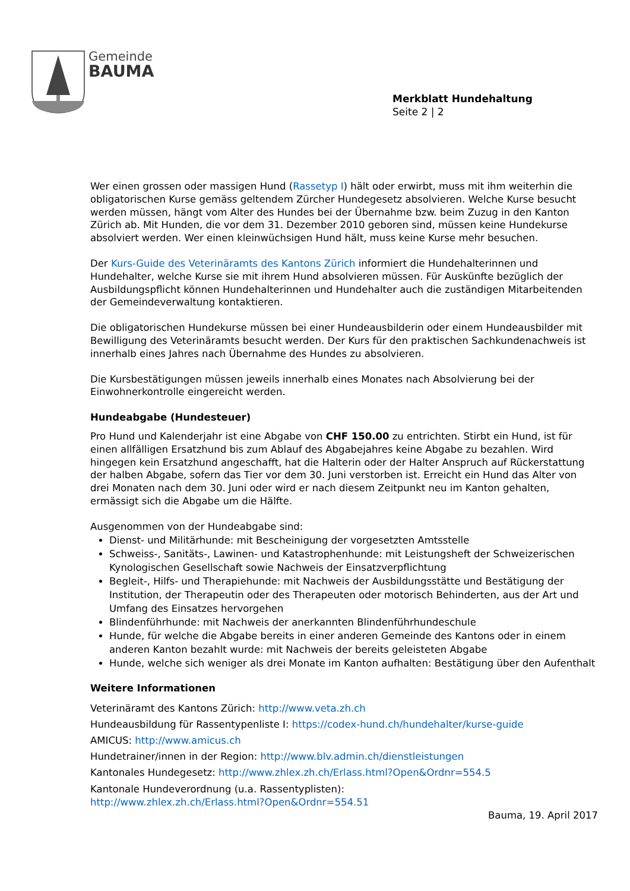Gemeinde
BAUMA
Merkblatt Hundehaltung
Seite 2 | 2
Wer einen grossen oder massigen Hund (Rassetyp I) hält oder erwirbt, muss mit ihm weiterhin die obligatorischen Kurse gemäss geltendem Zürcher Hundegesetz absolvieren. Welche Kurse besucht werden müssen, hängt vom Alter des Hundes bei der Übernahme bzw. beim Zuzug in den Kanton Zürich ab. Mit Hunden, die vor dem 31. Dezember 2010 geboren sind, müssen keine Hundekurse absolviert werden. Wer einen kleinwüchsigen Hund hält, muss keine Kurse mehr besuchen.
Der Kurs-Guide des Veterinäramts des Kantons Zürich informiert die Hundehalterinnen und Hundehalter, welche Kurse sie mit ihrem Hund absolvieren müssen. Für Auskünfte bezüglich der Ausbildungspflicht können Hundehalterinnen und Hundehalter auch die zuständigen Mitarbeitenden der Gemeindeverwaltung kontaktieren.
Die obligatorischen Hundekurse müssen bei einer Hundeausbilderin oder einem Hundeausbilder mit Bewilligung des Veterinäramts besucht werden. Der Kurs für den praktischen Sachkundenachweis ist innerhalb eines Jahres nach Übernahme des Hundes zu absolvieren.
Die Kursbestätigungen müssen jeweils innerhalb eines Monates nach Absolvierung bei der Einwohnerkontrolle eingereicht werden.
Hundeabgabe (Hundesteuer)
Pro Hund und Kalenderjahr ist eine Abgabe von CHF 150.00 zu entrichten. Stirbt ein Hund, ist für einen allfälligen Ersatzhund bis zum Ablauf des Abgabejahres keine Abgabe zu bezahlen. Wird hingegen kein Ersatzhund angeschafft, hat die Halterin oder der Halter Anspruch auf Rückerstattung der halben Abgabe, sofern das Tier vor dem 30. Juni verstorben ist. Erreicht ein Hund das Alter von drei Monaten nach dem 30. Juni oder wird er nach diesem Zeitpunkt neu im Kanton gehalten, ermässigt sich die Abgabe um die Hälfte.
Ausgenommen von der Hundeabgabe sind:
Dienst- und Militärhunde: mit Bescheinigung der vorgesetzten Amtsstelle
Schweiss-, Sanitäts-, Lawinen- und Katastrophenhunde: mit Leistungsheft der Schweizerischen Kynologischen Gesellschaft sowie Nachweis der Einsatzverpflichtung
Begleit-, Hilfs- und Therapiehunde: mit Nachweis der Ausbildungsstätte und Bestätigung der Institution, der Therapeutin oder des Therapeuten oder motorisch Behinderten, aus der Art und Umfang des Einsatzes hervorgehen
Blindenführhunde: mit Nachweis der anerkannten Blindenführhundeschule
Hunde, für welche die Abgabe bereits in einer anderen Gemeinde des Kantons oder in einem anderen Kanton bezahlt wurde: mit Nachweis der bereits geleisteten Abgabe
Hunde, welche sich weniger als drei Monate im Kanton aufhalten: Bestätigung über den Aufenthalt
Weitere Informationen
Veterinäramt des Kantons Zürich: http://www.veta.zh.ch
Hundeausbildung für Rassentypenliste I: https://codex-hund.ch/hundehalter/kurse-guide
AMICUS: http://www.amicus.ch
Hundetrainer/innen in der Region: http://www.blv.admin.ch/dienstleistungen
Kantonales Hundegesetz: http://www.zhlex.zh.ch/Erlass.html?Open&Ordnr=554.5
Kantonale Hundeverordnung (u.a. Rassentyplisten):
http://www.zhlex.zh.ch/Erlass.html?Open&Ordnr=554.51
Bauma, 19. April 2017